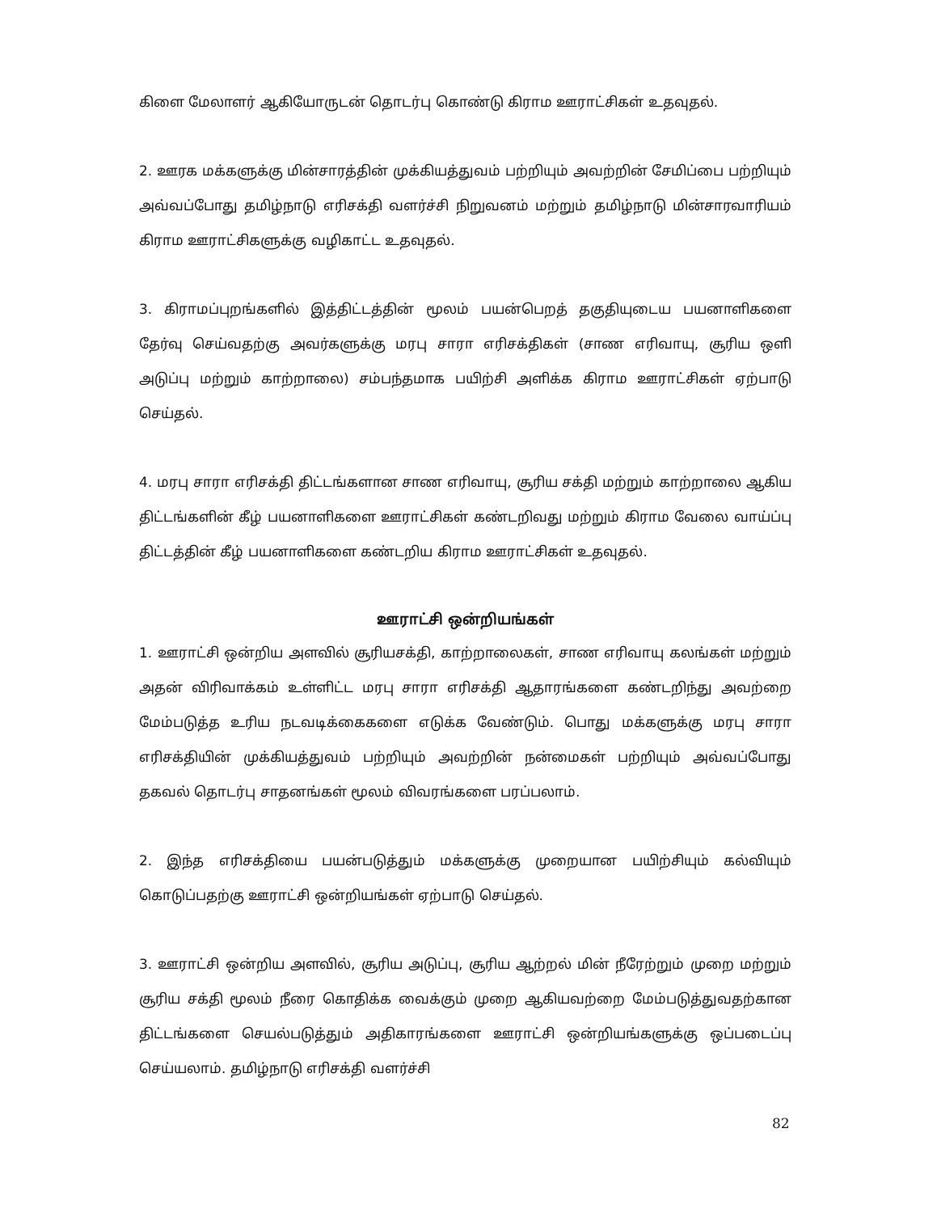கிளை மேலாளர் ஆகியோருடன் தொடர்பு கொண்டு கிராம ஊராட்சிகள் உதவுதல்.
2. ஊரக மக்களுக்கு மின்சாரத்தின் முக்கியத்துவம் பற்றியும் அவற்றின் சேமிப்பை பற்றியும் அவ்வப்போது தமிழ்நாடு எரிசக்தி வளர்ச்சி நிறுவனம் மற்றும் தமிழ்நாடு மின்சாரவாரியம் கிராம ஊராட்சிகளுக்கு வழிகாட்ட உதவுதல்.
3. கிராமப்புறங்களில் இத்திட்டத்தின் மூலம் பயன்பெறத் தகுதியுடைய பயனாளிகளை தேர்வு செய்வதற்கு அவர்களுக்கு மரபு சாரா எரிசக்திகள் (சாண எரிவாயு, சூரிய ஒளி அடுப்பு மற்றும் காற்றாலை) சம்பந்தமாக பயிற்சி அளிக்க கிராம ஊராட்சிகள் ஏற்பாடு செய்தல்.
4. மரபு சாரா எரிசக்தி திட்டங்களான சாண எரிவாயு, சூரிய சக்தி மற்றும் காற்றாலை ஆகிய திட்டங்களின் கீழ் பயனாளிகளை ஊராட்சிகள் கண்டறிவது மற்றும் கிராம வேலை வாய்ப்பு திட்டத்தின் கீழ் பயனாளிகளை கண்டறிய கிராம ஊராட்சிகள் உதவுதல்.
ஊராட்சி ஒன்றியங்கள்
1. ஊராட்சி ஒன்றிய அளவில் சூரியசக்தி, காற்றாலைகள், சாண எரிவாயு கலங்கள் மற்றும் அதன் விரிவாக்கம் உள்ளிட்ட மரபு சாரா எரிசக்தி ஆதாரங்களை கண்டறிந்து அவற்றை மேம்படுத்த உரிய நடவடிக்கைகளை எடுக்க வேண்டும். பொது மக்களுக்கு மரபு சாரா எரிசக்தியின் முக்கியத்துவம் பற்றியும் அவற்றின் நன்மைகள் பற்றியும் அவ்வப்போது தகவல் தொடர்பு சாதனங்கள் மூலம் விவரங்களை பரப்பலாம்.
2. இந்த எரிசக்தியை பயன்படுத்தும் மக்களுக்கு முறையான பயிற்சியும் கல்வியும் கொடுப்பதற்கு ஊராட்சி ஒன்றியங்கள் ஏற்பாடு செய்தல்.
3. ஊராட்சி ஒன்றிய அளவில், சூரிய அடுப்பு, சூரிய ஆற்றல் மின் நீரேற்றும் முறை மற்றும் சூரிய சக்தி மூலம் நீரை கொதிக்க வைக்கும் முறை ஆகியவற்றை மேம்படுத்துவதற்கான திட்டங்களை செயல்படுத்தும் அதிகாரங்களை ஊராட்சி ஒன்றியங்களுக்கு ஒப்படைப்பு செய்யலாம். தமிழ்நாடு எரிசக்தி வளர்ச்சி
82